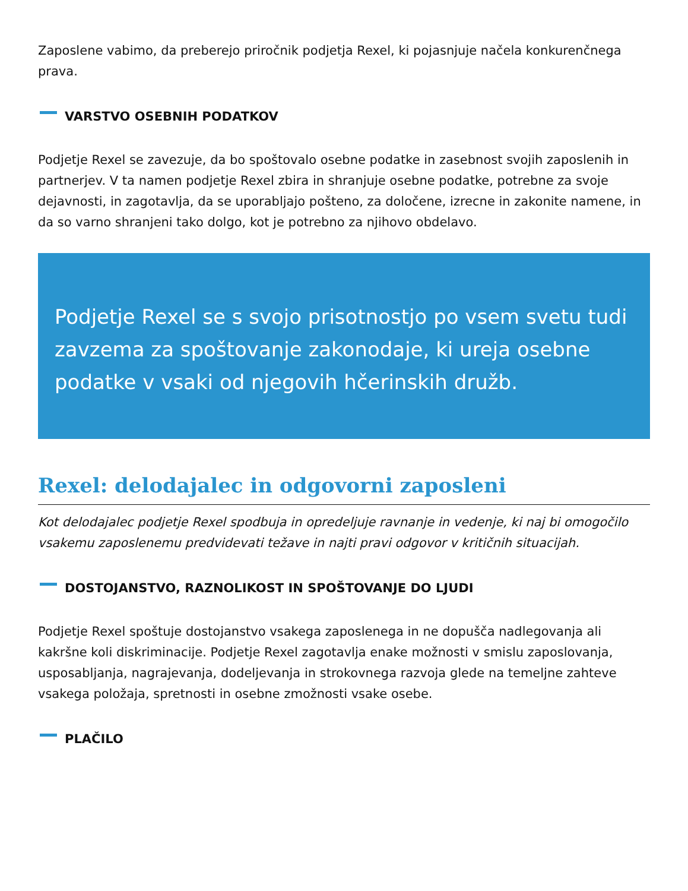Zaposlene vabimo, da preberejo priročnik podjetja Rexel, ki pojasnjuje načela konkurenčnega prava.
VARSTVO OSEBNIH PODATKOV
Podjetje Rexel se zavezuje, da bo spoštovalo osebne podatke in zasebnost svojih zaposlenih in partnerjev. V ta namen podjetje Rexel zbira in shranjuje osebne podatke, potrebne za svoje dejavnosti, in zagotavlja, da se uporabljajo pošteno, za določene, izrecne in zakonite namene, in da so varno shranjeni tako dolgo, kot je potrebno za njihovo obdelavo.
Podjetje Rexel se s svojo prisotnostjo po vsem svetu tudi zavzema za spoštovanje zakonodaje, ki ureja osebne podatke v vsaki od njegovih hčerinskih družb.
Rexel: delodajalec in odgovorni zaposleni
Kot delodajalec podjetje Rexel spodbuja in opredeljuje ravnanje in vedenje, ki naj bi omogočilo vsakemu zaposlenemu predvidevati težave in najti pravi odgovor v kritičnih situacijah.
DOSTOJANSTVO, RAZNOLIKOST IN SPOŠTOVANJE DO LJUDI
Podjetje Rexel spoštuje dostojanstvo vsakega zaposlenega in ne dopušča nadlegovanja ali kakršne koli diskriminacije. Podjetje Rexel zagotavlja enake možnosti v smislu zaposlovanja, usposabljanja, nagrajevanja, dodeljevanja in strokovnega razvoja glede na temeljne zahteve vsakega položaja, spretnosti in osebne zmožnosti vsake osebe.
PLAČILO